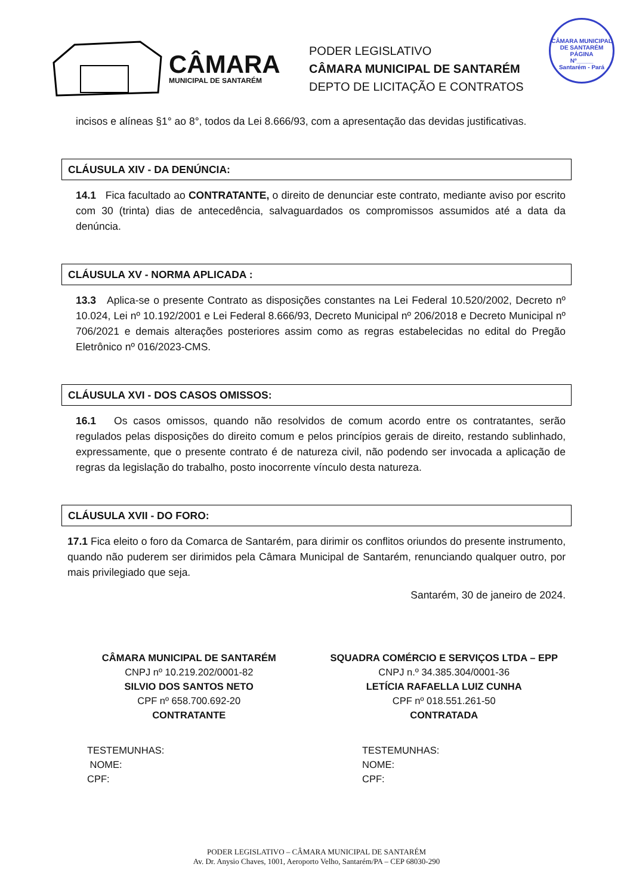CÂMARA
MUNICIPAL DE SANTARÉM
PODER LEGISLATIVO
CÂMARA MUNICIPAL DE SANTARÉM
DEPTO DE LICITAÇÃO E CONTRATOS
CÂMARA MUNICIPAL DE SANTARÉM
PÁGINA
Nº_____
Santarém - Pará
incisos e alíneas §1° ao 8°, todos da Lei 8.666/93, com a apresentação das devidas justificativas.
CLÁUSULA XIV - DA DENÚNCIA:
14.1 Fica facultado ao CONTRATANTE, o direito de denunciar este contrato, mediante aviso por escrito com 30 (trinta) dias de antecedência, salvaguardados os compromissos assumidos até a data da denúncia.
CLÁUSULA XV - NORMA APLICADA :
13.3 Aplica-se o presente Contrato as disposições constantes na Lei Federal 10.520/2002, Decreto nº 10.024, Lei nº 10.192/2001 e Lei Federal 8.666/93, Decreto Municipal nº 206/2018 e Decreto Municipal nº 706/2021 e demais alterações posteriores assim como as regras estabelecidas no edital do Pregão Eletrônico nº 016/2023-CMS.
CLÁUSULA XVI - DOS CASOS OMISSOS:
16.1 Os casos omissos, quando não resolvidos de comum acordo entre os contratantes, serão regulados pelas disposições do direito comum e pelos princípios gerais de direito, restando sublinhado, expressamente, que o presente contrato é de natureza civil, não podendo ser invocada a aplicação de regras da legislação do trabalho, posto inocorrente vínculo desta natureza.
CLÁUSULA XVII - DO FORO:
17.1 Fica eleito o foro da Comarca de Santarém, para dirimir os conflitos oriundos do presente instrumento, quando não puderem ser dirimidos pela Câmara Municipal de Santarém, renunciando qualquer outro, por mais privilegiado que seja.
Santarém, 30 de janeiro de 2024.
CÂMARA MUNICIPAL DE SANTARÉM
CNPJ nº 10.219.202/0001-82
SILVIO DOS SANTOS NETO
CPF nº 658.700.692-20
CONTRATANTE
SQUADRA COMÉRCIO E SERVIÇOS LTDA – EPP
CNPJ n.º 34.385.304/0001-36
LETÍCIA RAFAELLA LUIZ CUNHA
CPF nº 018.551.261-50
CONTRATADA
TESTEMUNHAS:
NOME:
CPF:
TESTEMUNHAS:
NOME:
CPF:
PODER LEGISLATIVO – CÂMARA MUNICIPAL DE SANTARÉM
Av. Dr. Anysio Chaves, 1001, Aeroporto Velho, Santarém/PA – CEP 68030-290